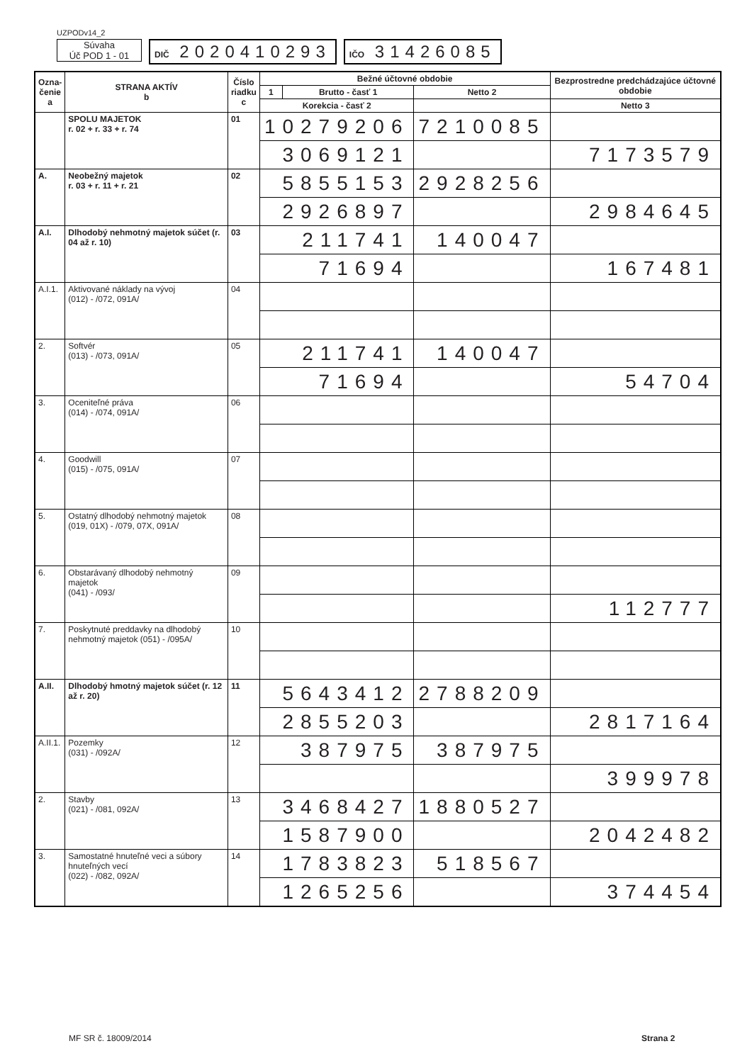UZPODv14_2
Súvaha
Úč POD 1 - 01
DIČ 2020410293
IČO 31426085
| Ozna- čenie a | STRANA AKTÍV b | Číslo riadku c | Bežné účtovné obdobie | | | Bezprostredne predchádzajúce účtovné obdobie | |
| --- | --- | --- | --- | --- | --- | --- | --- |
| | | | 1 | Brutto - časť 1 | Netto 2 | | |
| | | | Korekcia - časť 2 | | | Netto 3 | |
| | SPOLU MAJETOK r. 02 + r. 33 + r. 74 | 01 | 10279206 | | 7210085 | | |
| | | | 3069121 | | | 7173579 | |
| A. | Neobežný majetok r. 03 + r. 11 + r. 21 | 02 | 5855153 | | 2928256 | | |
| | | | 2926897 | | | 2984645 | |
| A.I. | Dlhodobý nehmotný majetok súčet (r. 04 až r. 10) | 03 | 211741 | | 140047 | | |
| | | | 71694 | | | 167481 | |
| A.I.1. | Aktivované náklady na vývoj (012) - /072, 091A/ | 04 | | | | | |
| 2. | Softvér (013) - /073, 091A/ | 05 | 211741 | | 140047 | | |
| | | | 71694 | | | 54704 | |
| 3. | Oceniteľné práva (014) - /074, 091A/ | 06 | | | | | |
| 4. | Goodwill (015) - /075, 091A/ | 07 | | | | | |
| 5. | Ostatný dlhodobý nehmotný majetok (019, 01X) - /079, 07X, 091A/ | 08 | | | | | |
| 6. | Obstarávaný dlhodobý nehmotný majetok (041) - /093/ | 09 | | | | | |
| | | | | | | 112777 | |
| 7. | Poskytnuté preddavky na dlhodobý nehmotný majetok (051) - /095A/ | 10 | | | | | |
| A.II. | Dlhodobý hmotný majetok súčet (r. 12 až r. 20) | 11 | 5643412 | | 2788209 | | |
| | | | 2855203 | | | 2817164 | |
| A.II.1. | Pozemky (031) - /092A/ | 12 | 387975 | | 387975 | | |
| | | | | | | 399978 | |
| 2. | Stavby (021) - /081, 092A/ | 13 | 3468427 | | 1880527 | | |
| | | | 1587900 | | | 2042482 | |
| 3. | Samostatné hnuteľné veci a súbory hnuteľných vecí (022) - /082, 092A/ | 14 | 1783823 | | 518567 | | |
| | | | 1265256 | | | 374454 | |
MF SR č. 18009/2014 Strana 2